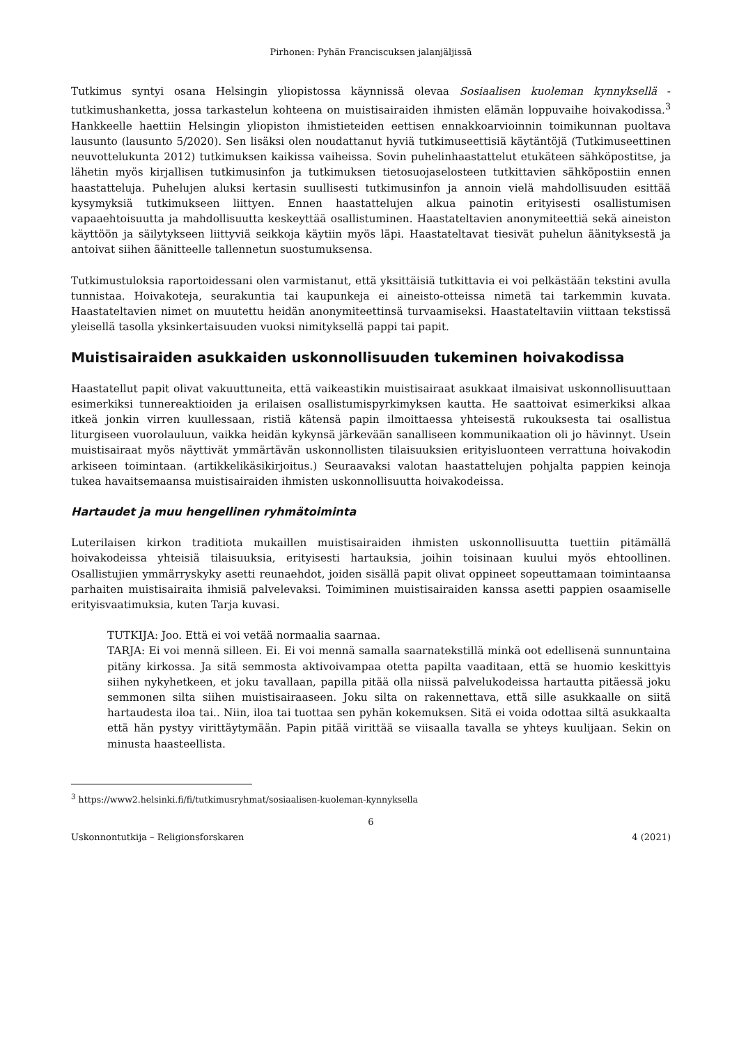Pirhonen: Pyhän Franciscuksen jalanjäljissä
Tutkimus syntyi osana Helsingin yliopistossa käynnissä olevaa Sosiaalisen kuoleman kynnyksellä -tutkimushanketta, jossa tarkastelun kohteena on muistisairaiden ihmisten elämän loppuvaihe hoivakodissa.<sup>3</sup> Hankkeelle haettiin Helsingin yliopiston ihmistieteiden eettisen ennakkoarvioinnin toimikunnan puoltava lausunto (lausunto 5/2020). Sen lisäksi olen noudattanut hyviä tutkimuseettisiä käytäntöjä (Tutkimuseettinen neuvottelukunta 2012) tutkimuksen kaikissa vaiheissa. Sovin puhelinhaastattelut etukäteen sähköpostitse, ja lähetin myös kirjallisen tutkimusinfon ja tutkimuksen tietosuojaselosteen tutkittavien sähköpostiin ennen haastatteluja. Puhelujen aluksi kertasin suullisesti tutkimusinfon ja annoin vielä mahdollisuuden esittää kysymyksiä tutkimukseen liittyen. Ennen haastattelujen alkua painotin erityisesti osallistumisen vapaaehtoisuutta ja mahdollisuutta keskeyttää osallistuminen. Haastateltavien anonymiteettiä sekä aineiston käyttöön ja säilytykseen liittyviä seikkoja käytiin myös läpi. Haastateltavat tiesivät puhelun äänityksestä ja antoivat siihen äänitteelle tallennetun suostumuksensa.
Tutkimustuloksia raportoidessani olen varmistanut, että yksittäisiä tutkittavia ei voi pelkästään tekstini avulla tunnistaa. Hoivakoteja, seurakuntia tai kaupunkeja ei aineisto-otteissa nimetä tai tarkemmin kuvata. Haastateltavien nimet on muutettu heidän anonymiteettinsä turvaamiseksi. Haastateltaviin viittaan tekstissä yleisellä tasolla yksinkertaisuuden vuoksi nimityksellä pappi tai papit.
Muistisairaiden asukkaiden uskonnollisuuden tukeminen hoivakodissa
Haastatellut papit olivat vakuuttuneita, että vaikeastikin muistisairaat asukkaat ilmaisivat uskonnollisuuttaan esimerkiksi tunnereaktioiden ja erilaisen osallistumispyrkimyksen kautta. He saattoivat esimerkiksi alkaa itkeä jonkin virren kuullessaan, ristiä kätensä papin ilmoittaessa yhteisestä rukouksesta tai osallistua liturgiseen vuorolauluun, vaikka heidän kykynsä järkevään sanalliseen kommunikaation oli jo hävinnyt. Usein muistisairaat myös näyttivät ymmärtävän uskonnollisten tilaisuuksien erityisluonteen verrattuna hoivakodin arkiseen toimintaan. (artikkelikäsikirjoitus.) Seuraavaksi valotan haastattelujen pohjalta pappien keinoja tukea havaitsemaansa muistisairaiden ihmisten uskonnollisuutta hoivakodeissa.
Hartaudet ja muu hengellinen ryhmätoiminta
Luterilaisen kirkon traditiota mukaillen muistisairaiden ihmisten uskonnollisuutta tuettiin pitämällä hoivakodeissa yhteisiä tilaisuuksia, erityisesti hartauksia, joihin toisinaan kuului myös ehtoollinen. Osallistujien ymmärryskyky asetti reunaehdot, joiden sisällä papit olivat oppineet sopeuttamaan toimintaansa parhaiten muistisairaita ihmisiä palvelevaksi. Toimiminen muistisairaiden kanssa asetti pappien osaamiselle erityisvaatimuksia, kuten Tarja kuvasi.
TUTKIJA: Joo. Että ei voi vetää normaalia saarnaa.
TARJA: Ei voi mennä silleen. Ei. Ei voi mennä samalla saarnatekstillä minkä oot edellisenä sunnuntaina pitäny kirkossa. Ja sitä semmosta aktivoivampaa otetta papilta vaaditaan, että se huomio keskittyis siihen nykyhetkeen, et joku tavallaan, papilla pitää olla niissä palvelukodeissa hartautta pitäessä joku semmonen silta siihen muistisairaaseen. Joku silta on rakennettava, että sille asukkaalle on siitä hartaudesta iloa tai.. Niin, iloa tai tuottaa sen pyhän kokemuksen. Sitä ei voida odottaa siltä asukkaalta että hän pystyy virittäytymään. Papin pitää virittää se viisaalla tavalla se yhteys kuulijaan. Sekin on minusta haasteellista.
<sup>3</sup> https://www2.helsinki.fi/fi/tutkimusryhmat/sosiaalisen-kuoleman-kynnyksella
6
Uskonnontutkija – Religionsforskaren 4 (2021)